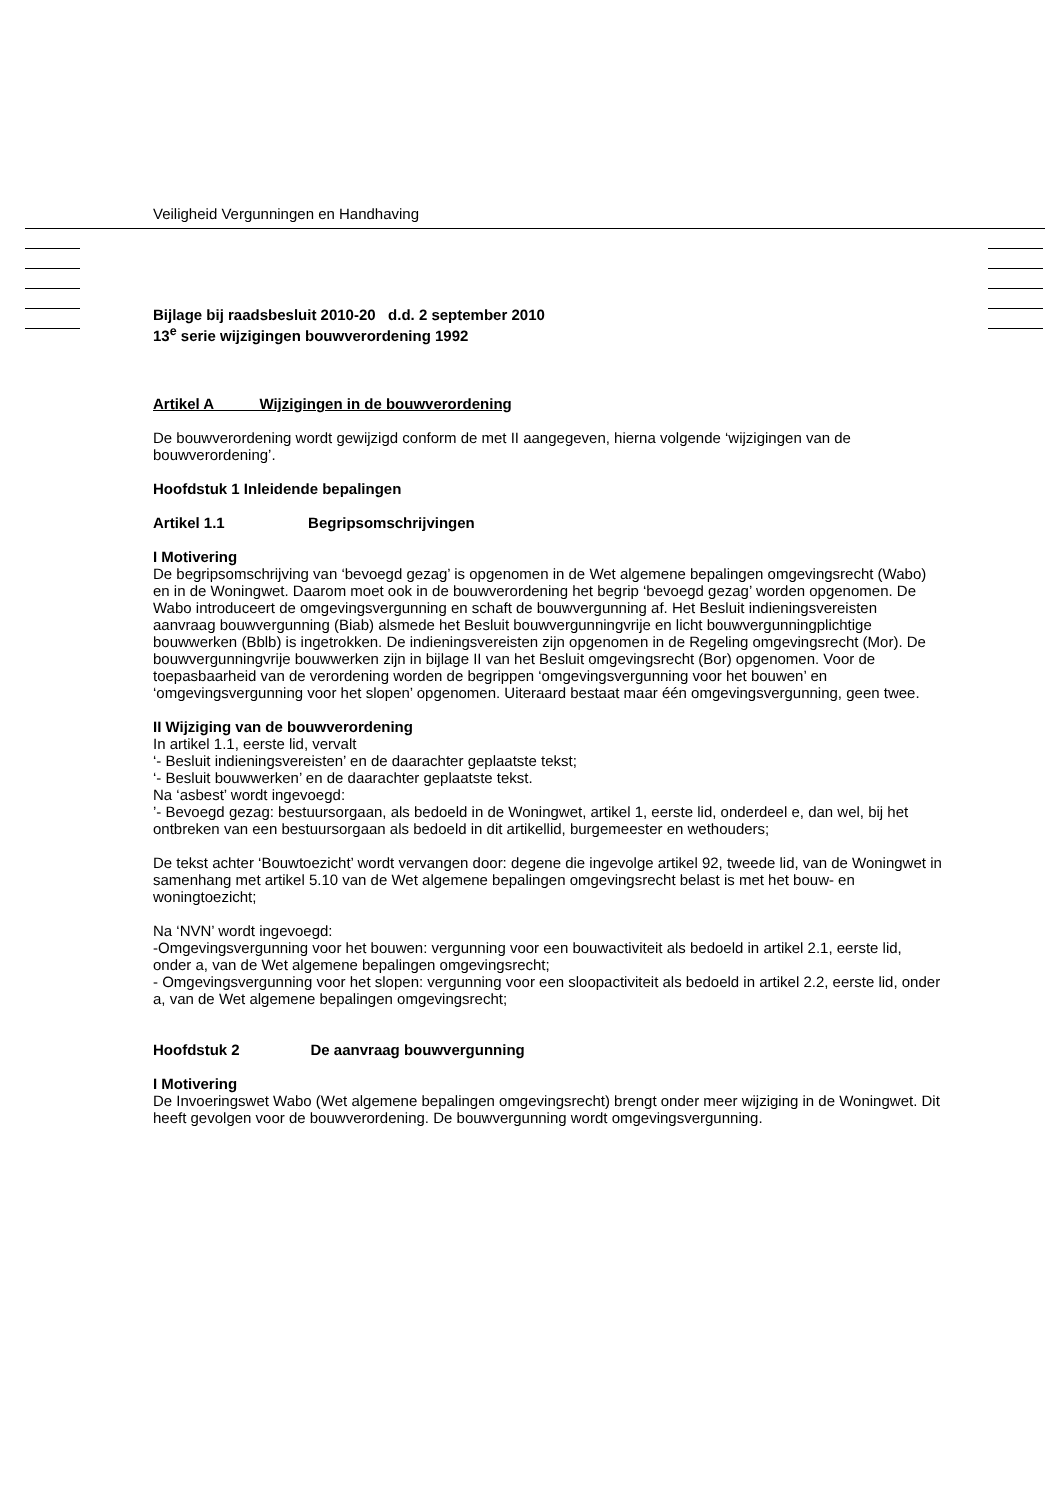Veiligheid Vergunningen en Handhaving
Bijlage bij raadsbesluit 2010-20 d.d. 2 september 2010
13<sup>e</sup> serie wijzigingen bouwverordening 1992
Artikel A Wijzigingen in de bouwverordening
De bouwverordening wordt gewijzigd conform de met II aangegeven, hierna volgende ‘wijzigingen van de bouwverordening’.
Hoofdstuk 1 Inleidende bepalingen
Artikel 1.1 Begripsomschrijvingen
I Motivering
De begripsomschrijving van ‘bevoegd gezag’ is opgenomen in de Wet algemene bepalingen omgevingsrecht (Wabo) en in de Woningwet. Daarom moet ook in de bouwverordening het begrip ‘bevoegd gezag’ worden opgenomen. De Wabo introduceert de omgevingsvergunning en schaft de bouwvergunning af. Het Besluit indieningsvereisten aanvraag bouwvergunning (Biab) alsmede het Besluit bouwvergunningvrije en licht bouwvergunningplichtige bouwwerken (Bblb) is ingetrokken. De indieningsvereisten zijn opgenomen in de Regeling omgevingsrecht (Mor). De bouwvergunningvrije bouwwerken zijn in bijlage II van het Besluit omgevingsrecht (Bor) opgenomen. Voor de toepasbaarheid van de verordening worden de begrippen ‘omgevingsvergunning voor het bouwen’ en ‘omgevingsvergunning voor het slopen’ opgenomen. Uiteraard bestaat maar één omgevingsvergunning, geen twee.
II Wijziging van de bouwverordening
In artikel 1.1, eerste lid, vervalt
‘- Besluit indieningsvereisten’ en de daarachter geplaatste tekst;
‘- Besluit bouwwerken’ en de daarachter geplaatste tekst.
Na ‘asbest’ wordt ingevoegd:
’- Bevoegd gezag: bestuursorgaan, als bedoeld in de Woningwet, artikel 1, eerste lid, onderdeel e, dan wel, bij het ontbreken van een bestuursorgaan als bedoeld in dit artikellid, burgemeester en wethouders;
De tekst achter ‘Bouwtoezicht’ wordt vervangen door: degene die ingevolge artikel 92, tweede lid, van de Woningwet in samenhang met artikel 5.10 van de Wet algemene bepalingen omgevingsrecht belast is met het bouw- en woningtoezicht;
Na ‘NVN’ wordt ingevoegd:
-Omgevingsvergunning voor het bouwen: vergunning voor een bouwactiviteit als bedoeld in artikel 2.1, eerste lid, onder a, van de Wet algemene bepalingen omgevingsrecht;
- Omgevingsvergunning voor het slopen: vergunning voor een sloopactiviteit als bedoeld in artikel 2.2, eerste lid, onder a, van de Wet algemene bepalingen omgevingsrecht;
Hoofdstuk 2 De aanvraag bouwvergunning
I Motivering
De Invoeringswet Wabo (Wet algemene bepalingen omgevingsrecht) brengt onder meer wijziging in de Woningwet. Dit heeft gevolgen voor de bouwverordening. De bouwvergunning wordt omgevingsvergunning.